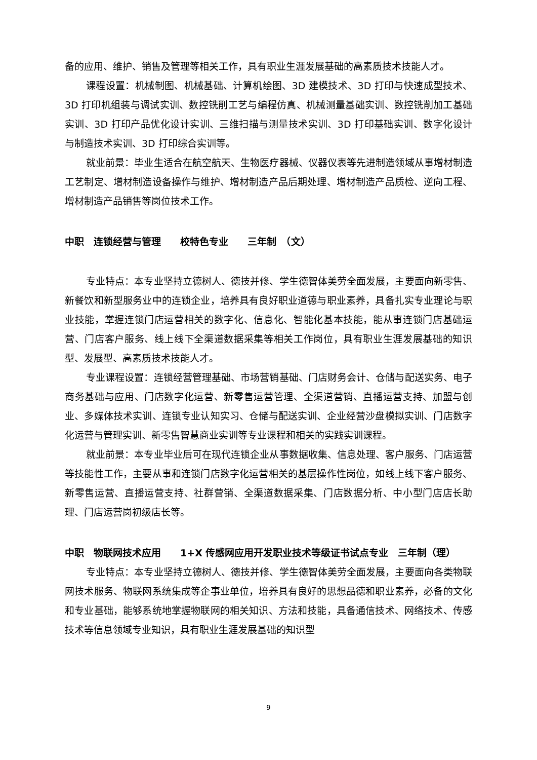备的应用、维护、销售及管理等相关工作，具有职业生涯发展基础的高素质技术技能人才。
课程设置：机械制图、机械基础、计算机绘图、3D 建模技术、3D 打印与快速成型技术、3D 打印机组装与调试实训、数控铣削工艺与编程仿真、机械测量基础实训、数控铣削加工基础实训、3D 打印产品优化设计实训、三维扫描与测量技术实训、3D 打印基础实训、数字化设计与制造技术实训、3D 打印综合实训等。
就业前景：毕业生适合在航空航天、生物医疗器械、仪器仪表等先进制造领域从事增材制造工艺制定、增材制造设备操作与维护、增材制造产品后期处理、增材制造产品质检、逆向工程、增材制造产品销售等岗位技术工作。
中职　连锁经营与管理　　校特色专业　　三年制　（文）
专业特点：本专业坚持立德树人、德技并修、学生德智体美劳全面发展，主要面向新零售、新餐饮和新型服务业中的连锁企业，培养具有良好职业道德与职业素养，具备扎实专业理论与职业技能，掌握连锁门店运营相关的数字化、信息化、智能化基本技能，能从事连锁门店基础运营、门店客户服务、线上线下全渠道数据采集等相关工作岗位，具有职业生涯发展基础的知识型、发展型、高素质技术技能人才。
专业课程设置：连锁经营管理基础、市场营销基础、门店财务会计、仓储与配送实务、电子商务基础与应用、门店数字化运营、新零售运营管理、全渠道营销、直播运营支持、加盟与创业、多媒体技术实训、连锁专业认知实习、仓储与配送实训、企业经营沙盘模拟实训、门店数字化运营与管理实训、新零售智慧商业实训等专业课程和相关的实践实训课程。
就业前景：本专业毕业后可在现代连锁企业从事数据收集、信息处理、客户服务、门店运营等技能性工作，主要从事和连锁门店数字化运营相关的基层操作性岗位，如线上线下客户服务、新零售运营、直播运营支持、社群营销、全渠道数据采集、门店数据分析、中小型门店店长助理、门店运营岗初级店长等。
中职　物联网技术应用　　1+X 传感网应用开发职业技术等级证书试点专业　三年制（理）
专业特点：本专业坚持立德树人、德技并修、学生德智体美劳全面发展，主要面向各类物联网技术服务、物联网系统集成等企事业单位，培养具有良好的思想品德和职业素养，必备的文化和专业基础，能够系统地掌握物联网的相关知识、方法和技能，具备通信技术、网络技术、传感技术等信息领域专业知识，具有职业生涯发展基础的知识型
9